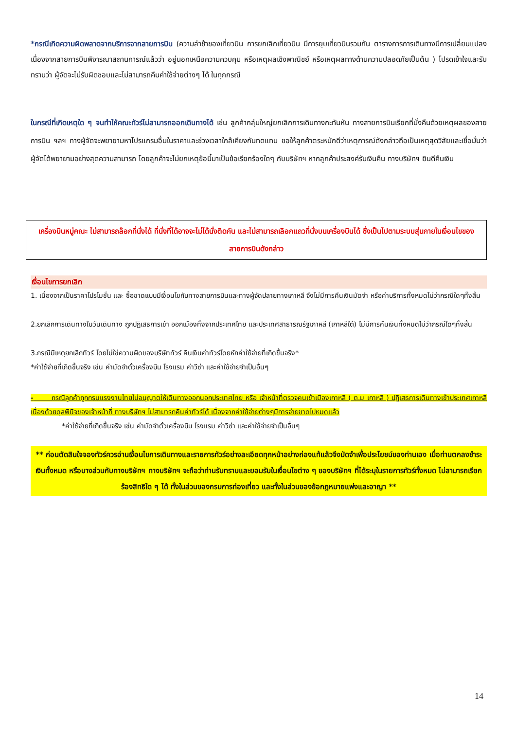*กรณีเกิดความผิดพลาดจากบริการจากสายการบิน (ความล่าช้าของเที่ยวบิน การยกเลิกเที่ยวบิน มีการยุบเที่ยวบินรวมกัน ตารางการการเดินทางมีการเปลี่ยนแปลง เนื่องจากสายการบินพิจารณาสถานการณ์แล้วว่า อยู่นอกเหนือความควบคุม หรือเหตุผลเชิงพาณิชย์ หรือเหตุผลทางด้านความปลอดภัยเป็นต้น ) โปรดเข้าใจและรับทราบว่า ผู้จัดจะไม่รับผิดชอบและไม่สามารถคืนค่าใช้จ่ายต่างๆ ได้ ในทุกกรณี
ในกรณีที่เกิดเหตุใด ๆ จนทำให้คณะทัวร์ไม่สามารถออกเดินทางได้ เช่น ลูกค้ากลุ่มใหญ่ยกเลิกการเดินทางกะทันหัน ทางสายการบินเรียกที่นั่งคืนด้วยเหตุผลของสายการบิน ฯลฯ ทางผู้จัดจะพยายามหาโปรแกรมอื่นในราคาและช่วงเวลาใกล้เคียงกันทดแทน ขอให้ลูกค้าตระหนักดีว่าเหตุการณ์ดังกล่าวถือเป็นเหตุสุดวิสัยและเชื่อมั่นว่าผู้จัดได้พยายามอย่างสุดความสามารถ โดยลูกค้าจะไม่ยกเหตุข้อนี้มาเป็นข้อเรียกร้องใดๆ กับบริษัทฯ หากลูกค้าประสงค์รับเงินคืน ทางบริษัทฯ ยินดีคืนเงิน
เครื่องบินหมู่คณะ ไม่สามารถล๊อกที่นั่งได้ ที่นั่งที่ได้อาจจะไม่ได้นั่งติดกัน และไม่สามารถเลือกแถวที่นั่งบนเครื่องบินได้ ซึ่งเป็นไปตามระบบสุ่มภายในเงื่อนไขของสายการบินดังกล่าว
เงื่อนไขการยกเลิก
1. เนื่องจากเป็นราคาโปรโมชั่น และ ซื้อขาดแบบมีเงื่อนไขกับทางสายการบินและทางผู้จัดปลายทางเกาหลี จึงไม่มีการคืนเงินมัดจำ หรือค่าบริการทั้งหมดไม่ว่ากรณีใดๆทั้งสิ้น
2.ยกเลิกการเดินทางในวันเดินทาง ถูกปฏิเสธการเข้า ออกเมืองทั้งจากประเทศไทย และประเทศสาธารณรัฐเกาหลี (เกาหลีใต้) ไม่มีการคืนเงินทั้งหมดไม่ว่ากรณีใดๆทั้งสิ้น
3.กรณีมีเหตุยกเลิกทัวร์ โดยไม่ใช่ความผิดของบริษัททัวร์ คืนเงินค่าทัวร์โดยหักค่าใช้จ่ายที่เกิดขึ้นจริง*
*ค่าใช้จ่ายที่เกิดขึ้นจริง เช่น ค่ามัดจำตั๋วเครื่องบิน โรงแรม ค่าวีซ่า และค่าใช้จ่ายจำเป็นอื่นๆ
- กรณีลูกค้าถูกกรมแรงงานไทยไม่อนุญาตให้เดินทางออกนอกประเทศไทย หรือ เจ้าหน้าที่ตรวจคนเข้าเมืองเกาหลี ( ต.ม เกาหลี ) ปฏิเสธการเดินทางเข้าประเทศเกาหลี เนื่องด้วยดุลพินิจของเจ้าหน้าที่ ทางบริษัทฯ ไม่สามารถคืนค่าทัวร์ได้ เนื่องจากค่าใช้จ่ายต่างๆมีการจ่ายขาดไปหมดแล้ว
*ค่าใช้จ่ายที่เกิดขึ้นจริง เช่น ค่ามัดจำตั๋วเครื่องบิน โรงแรม ค่าวีซ่า และค่าใช้จ่ายจำเป็นอื่นๆ
** ก่อนตัดสินใจจองทัวร์ควรอ่านเงื่อนไขการเดินทางและรายการทัวร์อย่างละเอียดทุกหน้าอย่างถ่องแท้แล้วจึงมัดจำเพื่อประโยชน์ของท่านเอง เมื่อท่านตกลงชำระเงินทั้งหมด หรือบางส่วนกับทางบริษัทฯ ทางบริษัทฯ จะถือว่าท่านรับทราบและยอมรับในเงื่อนไขต่าง ๆ ของบริษัทฯ ที่ได้ระบุในรายการทัวร์ทั้งหมด ไม่สามารถเรียกร้องสิทธิใด ๆ ได้ ทั้งในส่วนของกรมการท่องเที่ยว และทั้งในส่วนของข้อกฎหมายแพ่งและอาญา **
14